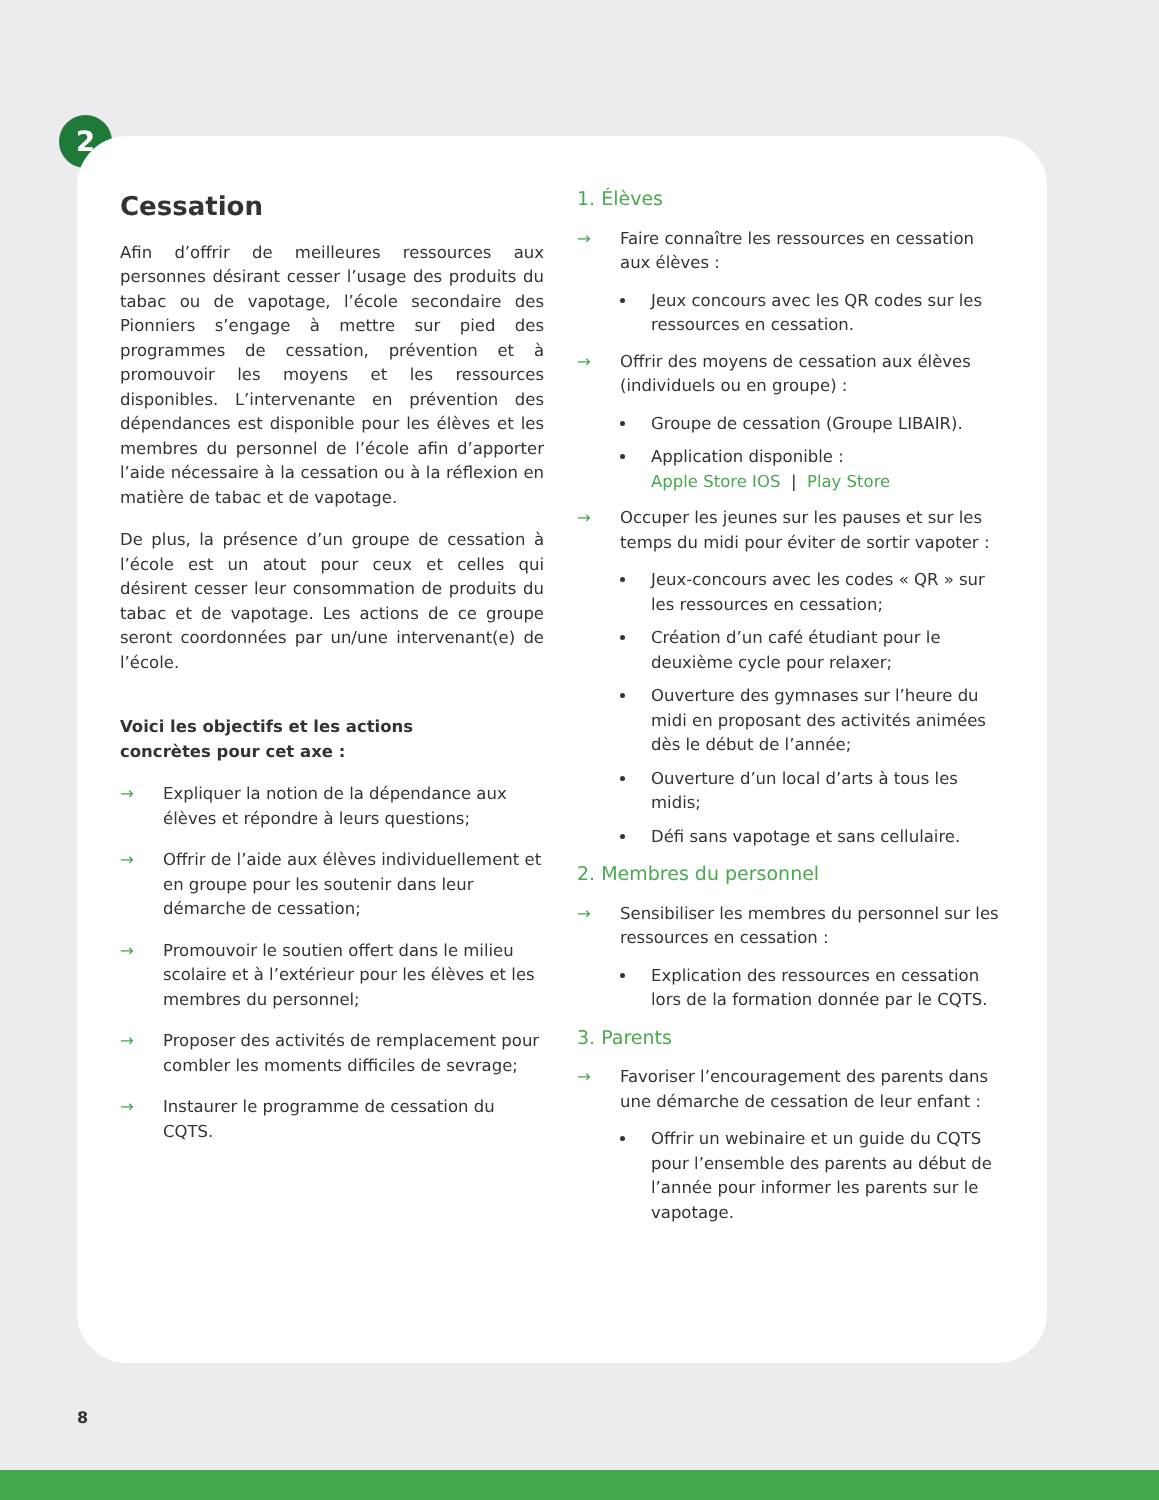2
Cessation
Afin d’offrir de meilleures ressources aux personnes désirant cesser l’usage des produits du tabac ou de vapotage, l’école secondaire des Pionniers s’engage à mettre sur pied des programmes de cessation, prévention et à promouvoir les moyens et les ressources disponibles. L’intervenante en prévention des dépendances est disponible pour les élèves et les membres du personnel de l’école afin d’apporter l’aide nécessaire à la cessation ou à la réflexion en matière de tabac et de vapotage.
De plus, la présence d’un groupe de cessation à l’école est un atout pour ceux et celles qui désirent cesser leur consommation de produits du tabac et de vapotage. Les actions de ce groupe seront coordonnées par un/une intervenant(e) de l’école.
Voici les objectifs et les actions
concrètes pour cet axe :
→ Expliquer la notion de la dépendance aux élèves et répondre à leurs questions;
→ Offrir de l’aide aux élèves individuellement et en groupe pour les soutenir dans leur démarche de cessation;
→ Promouvoir le soutien offert dans le milieu scolaire et à l’extérieur pour les élèves et les membres du personnel;
→ Proposer des activités de remplacement pour combler les moments difficiles de sevrage;
→ Instaurer le programme de cessation du CQTS.
1. Élèves
→ Faire connaître les ressources en cessation aux élèves :
Jeux concours avec les QR codes sur les ressources en cessation.
→ Offrir des moyens de cessation aux élèves (individuels ou en groupe) :
Groupe de cessation (Groupe LIBAIR).
Application disponible :
Apple Store IOS | Play Store
→ Occuper les jeunes sur les pauses et sur les temps du midi pour éviter de sortir vapoter :
Jeux-concours avec les codes « QR » sur les ressources en cessation;
Création d’un café étudiant pour le deuxième cycle pour relaxer;
Ouverture des gymnases sur l’heure du midi en proposant des activités animées dès le début de l’année;
Ouverture d’un local d’arts à tous les midis;
Défi sans vapotage et sans cellulaire.
2. Membres du personnel
→ Sensibiliser les membres du personnel sur les ressources en cessation :
Explication des ressources en cessation lors de la formation donnée par le CQTS.
3. Parents
→ Favoriser l’encouragement des parents dans une démarche de cessation de leur enfant :
Offrir un webinaire et un guide du CQTS pour l’ensemble des parents au début de l’année pour informer les parents sur le vapotage.
8